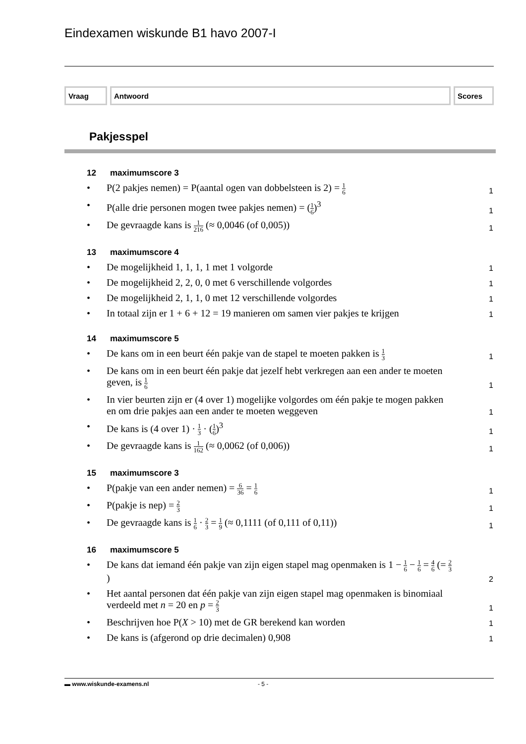Eindexamen wiskunde B1 havo 2007-I
Vraag Antwoord Scores
Pakjesspel
12 maximumscore 3
• P(2 pakjes nemen) = P(aantal ogen van dobbelsteen is 2) = 1 6 1
• P(alle drie personen mogen twee pakjes nemen) = (1 6)<sup>3</sup> 1
• De gevraagde kans is 1 216 (≈ 0,0046 (of 0,005)) 1
13 maximumscore 4
• De mogelijkheid 1, 1, 1, 1 met 1 volgorde 1
• De mogelijkheid 2, 2, 0, 0 met 6 verschillende volgordes 1
• De mogelijkheid 2, 1, 1, 0 met 12 verschillende volgordes 1
• In totaal zijn er 1 + 6 + 12 = 19 manieren om samen vier pakjes te krijgen 1
14 maximumscore 5
• De kans om in een beurt één pakje van de stapel te moeten pakken is 1 3 1
• De kans om in een beurt één pakje dat jezelf hebt verkregen aan een ander te moeten geven, is 1 6 1
• In vier beurten zijn er (4 over 1) mogelijke volgordes om één pakje te mogen pakken en om drie pakjes aan een ander te moeten weggeven 1
• De kans is (4 over 1) · 1 3 · (1 6)<sup>3</sup> 1
• De gevraagde kans is 1 162 (≈ 0,0062 (of 0,006)) 1
15 maximumscore 3
• P(pakje van een ander nemen) = 6 36 = 1 6 1
• P(pakje is nep) = 2 3 1
• De gevraagde kans is 1 6 · 2 3 = 1 9 (≈ 0,1111 (of 0,111 of 0,11)) 1
16 maximumscore 5
• De kans dat iemand één pakje van zijn eigen stapel mag openmaken is 1 − 1 6 − 1 6 = 4 6 (= 2 3) 2
• Het aantal personen dat één pakje van zijn eigen stapel mag openmaken is binomiaal verdeeld met n = 20 en p = 2 3 1
• Beschrijven hoe P(X > 10) met de GR berekend kan worden 1
• De kans is (afgerond op drie decimalen) 0,908 1
▬ www.wiskunde-examens.nl - 5 -